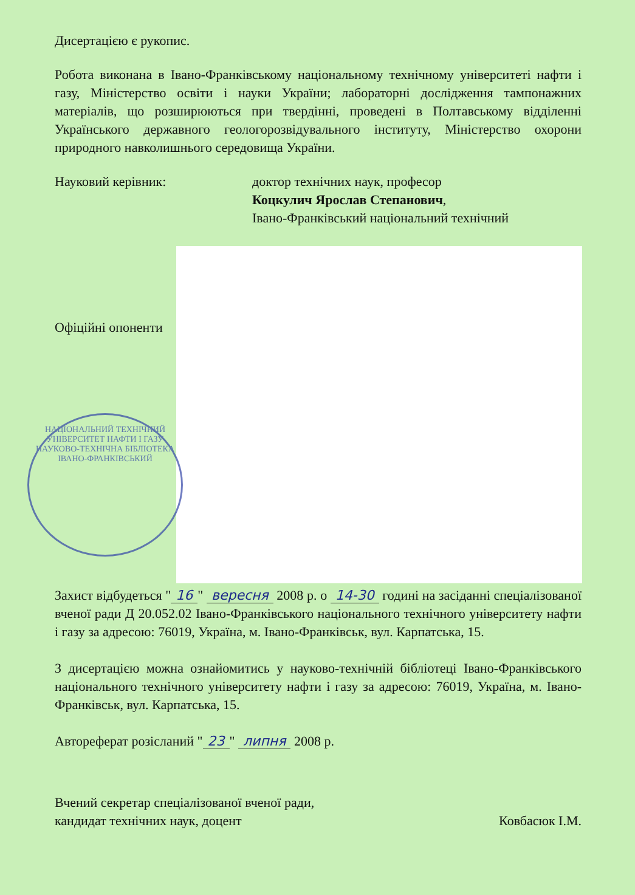НАЦІОНАЛЬНИЙ ТЕХНІЧНИЙ УНІВЕРСИТЕТ НАФТИ І ГАЗУ
НАУКОВО-ТЕХНІЧНА БІБЛІОТЕКА
ІВАНО-ФРАНКІВСЬКИЙ
Дисертацією є рукопис.
Робота виконана в Івано-Франківському національному технічному університеті нафти і газу, Міністерство освіти і науки України; лабораторні дослідження тампонажних матеріалів, що розширюються при твердінні, проведені в Полтавському відділенні Українського державного геологорозвідувального інституту, Міністерство охорони природного навколишнього середовища України.
Науковий керівник: доктор технічних наук, професор
Коцкулич Ярослав Степанович,
Івано-Франківський національний технічний
Офіційні опоненти
Захист відбудеться " 16 " вересня 2008 р. о 14-30 годині на засіданні спеціалізованої вченої ради Д 20.052.02 Івано-Франківського національного технічного університету нафти і газу за адресою: 76019, Україна, м. Івано-Франківськ, вул. Карпатська, 15.
З дисертацією можна ознайомитись у науково-технічній бібліотеці Івано-Франківського національного технічного університету нафти і газу за адресою: 76019, Україна, м. Івано-Франківськ, вул. Карпатська, 15.
Автореферат розісланий " 23 " липня 2008 р.
Вчений секретар спеціалізованої вченої ради,
кандидат технічних наук, доцент
Ковбасюк І.М.